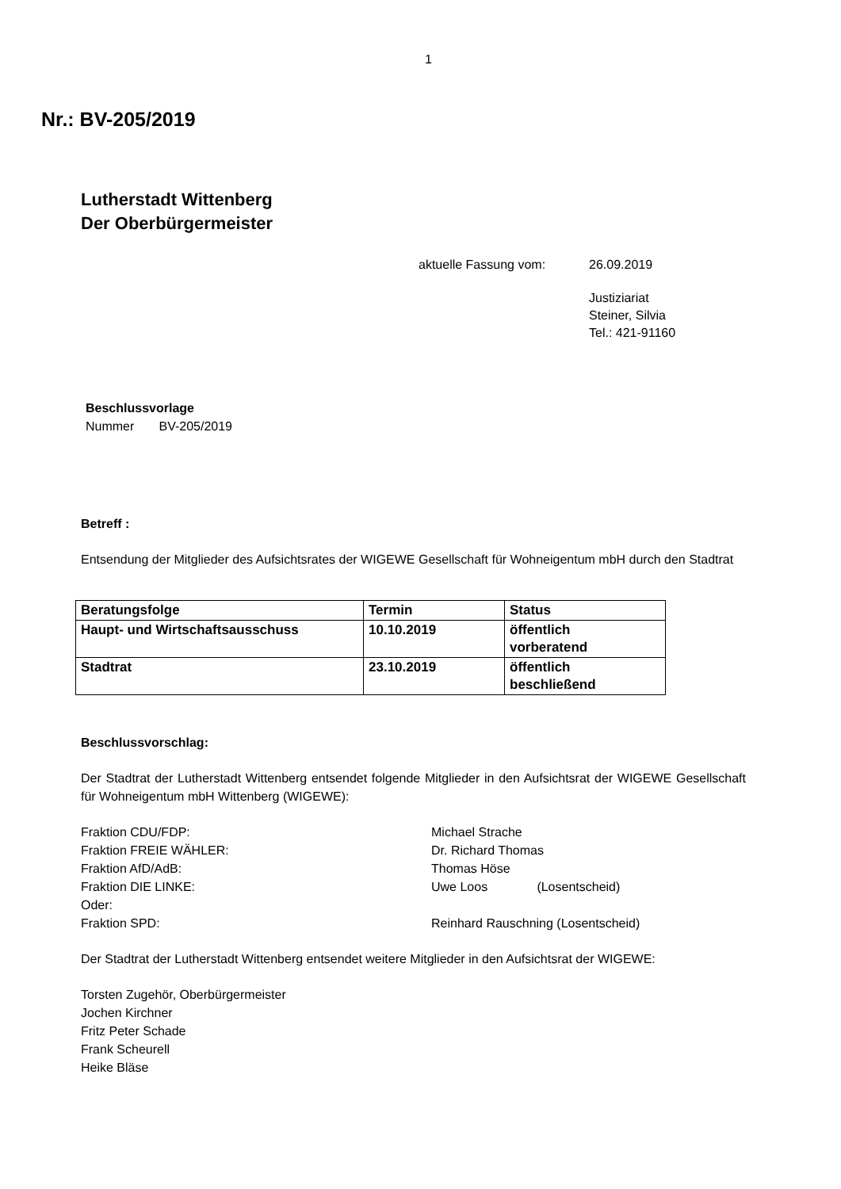1
Nr.: BV-205/2019
Lutherstadt Wittenberg
Der Oberbürgermeister
aktuelle Fassung vom: 26.09.2019
Justiziariat
Steiner, Silvia
Tel.: 421-91160
Beschlussvorlage
Nummer BV-205/2019
Betreff :
Entsendung der Mitglieder des Aufsichtsrates der WIGEWE Gesellschaft für Wohneigentum mbH durch den Stadtrat
| Beratungsfolge | Termin | Status |
| --- | --- | --- |
| Haupt- und Wirtschaftsausschuss | 10.10.2019 | öffentlich vorberatend |
| Stadtrat | 23.10.2019 | öffentlich beschließend |
Beschlussvorschlag:
Der Stadtrat der Lutherstadt Wittenberg entsendet folgende Mitglieder in den Aufsichtsrat der WIGEWE Gesellschaft für Wohneigentum mbH Wittenberg (WIGEWE):
Fraktion CDU/FDP: Michael Strache
Fraktion FREIE WÄHLER: Dr. Richard Thomas
Fraktion AfD/AdB: Thomas Höse
Fraktion DIE LINKE: Uwe Loos (Losentscheid)
Oder:
Fraktion SPD: Reinhard Rauschning (Losentscheid)
Der Stadtrat der Lutherstadt Wittenberg entsendet weitere Mitglieder in den Aufsichtsrat der WIGEWE:
Torsten Zugehör, Oberbürgermeister
Jochen Kirchner
Fritz Peter Schade
Frank Scheurell
Heike Bläse